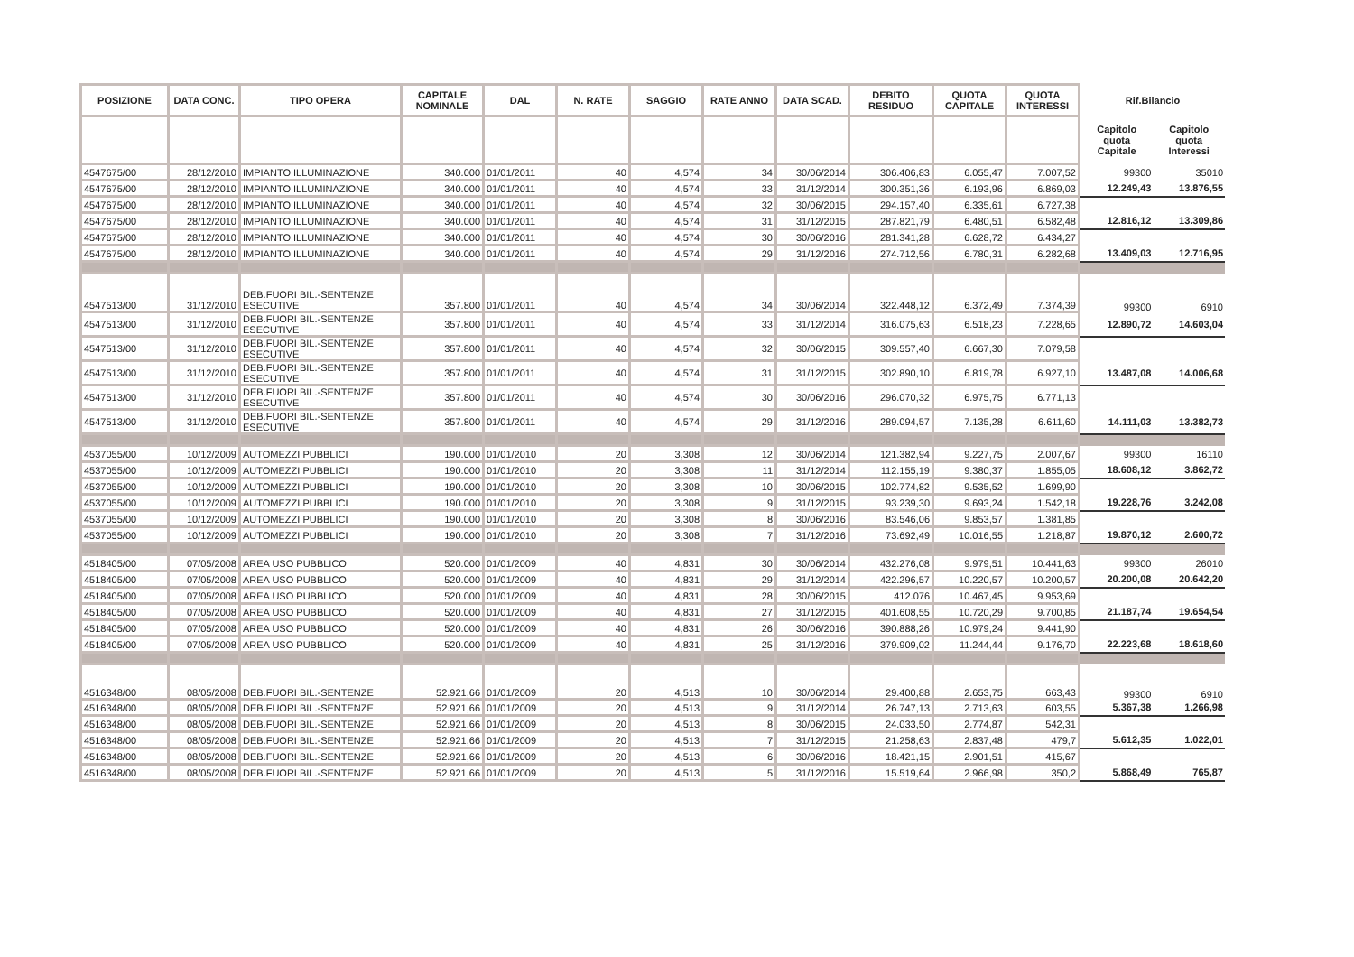| POSIZIONE | DATA CONC. | TIPO OPERA | CAPITALE NOMINALE | DAL | N. RATE | SAGGIO | RATE ANNO | DATA SCAD. | DEBITO RESIDUO | QUOTA CAPITALE | QUOTA INTERESSI | Rif.Bilancio | |
| --- | --- | --- | --- | --- | --- | --- | --- | --- | --- | --- | --- | --- | --- |
| | | | | | | | | | | | | Capitolo quota Capitale | Capitolo quota Interessi |
| 4547675/00 | 28/12/2010 | IMPIANTO ILLUMINAZIONE | 340.000 | 01/01/2011 | 40 | 4,574 | 34 | 30/06/2014 | 306.406,83 | 6.055,47 | 7.007,52 | 99300 | 35010 |
| 4547675/00 | 28/12/2010 | IMPIANTO ILLUMINAZIONE | 340.000 | 01/01/2011 | 40 | 4,574 | 33 | 31/12/2014 | 300.351,36 | 6.193,96 | 6.869,03 | 12.249,43 | 13.876,55 |
| 4547675/00 | 28/12/2010 | IMPIANTO ILLUMINAZIONE | 340.000 | 01/01/2011 | 40 | 4,574 | 32 | 30/06/2015 | 294.157,40 | 6.335,61 | 6.727,38 | | |
| 4547675/00 | 28/12/2010 | IMPIANTO ILLUMINAZIONE | 340.000 | 01/01/2011 | 40 | 4,574 | 31 | 31/12/2015 | 287.821,79 | 6.480,51 | 6.582,48 | 12.816,12 | 13.309,86 |
| 4547675/00 | 28/12/2010 | IMPIANTO ILLUMINAZIONE | 340.000 | 01/01/2011 | 40 | 4,574 | 30 | 30/06/2016 | 281.341,28 | 6.628,72 | 6.434,27 | | |
| 4547675/00 | 28/12/2010 | IMPIANTO ILLUMINAZIONE | 340.000 | 01/01/2011 | 40 | 4,574 | 29 | 31/12/2016 | 274.712,56 | 6.780,31 | 6.282,68 | 13.409,03 | 12.716,95 |
| 4547513/00 | 31/12/2010 | DEB.FUORI BIL.-SENTENZE ESECUTIVE | 357.800 | 01/01/2011 | 40 | 4,574 | 34 | 30/06/2014 | 322.448,12 | 6.372,49 | 7.374,39 | 99300 | 6910 |
| 4547513/00 | 31/12/2010 | DEB.FUORI BIL.-SENTENZE ESECUTIVE | 357.800 | 01/01/2011 | 40 | 4,574 | 33 | 31/12/2014 | 316.075,63 | 6.518,23 | 7.228,65 | 12.890,72 | 14.603,04 |
| 4547513/00 | 31/12/2010 | DEB.FUORI BIL.-SENTENZE ESECUTIVE | 357.800 | 01/01/2011 | 40 | 4,574 | 32 | 30/06/2015 | 309.557,40 | 6.667,30 | 7.079,58 | | |
| 4547513/00 | 31/12/2010 | DEB.FUORI BIL.-SENTENZE ESECUTIVE | 357.800 | 01/01/2011 | 40 | 4,574 | 31 | 31/12/2015 | 302.890,10 | 6.819,78 | 6.927,10 | 13.487,08 | 14.006,68 |
| 4547513/00 | 31/12/2010 | DEB.FUORI BIL.-SENTENZE ESECUTIVE | 357.800 | 01/01/2011 | 40 | 4,574 | 30 | 30/06/2016 | 296.070,32 | 6.975,75 | 6.771,13 | | |
| 4547513/00 | 31/12/2010 | DEB.FUORI BIL.-SENTENZE ESECUTIVE | 357.800 | 01/01/2011 | 40 | 4,574 | 29 | 31/12/2016 | 289.094,57 | 7.135,28 | 6.611,60 | 14.111,03 | 13.382,73 |
| 4537055/00 | 10/12/2009 | AUTOMEZZI PUBBLICI | 190.000 | 01/01/2010 | 20 | 3,308 | 12 | 30/06/2014 | 121.382,94 | 9.227,75 | 2.007,67 | 99300 | 16110 |
| 4537055/00 | 10/12/2009 | AUTOMEZZI PUBBLICI | 190.000 | 01/01/2010 | 20 | 3,308 | 11 | 31/12/2014 | 112.155,19 | 9.380,37 | 1.855,05 | 18.608,12 | 3.862,72 |
| 4537055/00 | 10/12/2009 | AUTOMEZZI PUBBLICI | 190.000 | 01/01/2010 | 20 | 3,308 | 10 | 30/06/2015 | 102.774,82 | 9.535,52 | 1.699,90 | | |
| 4537055/00 | 10/12/2009 | AUTOMEZZI PUBBLICI | 190.000 | 01/01/2010 | 20 | 3,308 | 9 | 31/12/2015 | 93.239,30 | 9.693,24 | 1.542,18 | 19.228,76 | 3.242,08 |
| 4537055/00 | 10/12/2009 | AUTOMEZZI PUBBLICI | 190.000 | 01/01/2010 | 20 | 3,308 | 8 | 30/06/2016 | 83.546,06 | 9.853,57 | 1.381,85 | | |
| 4537055/00 | 10/12/2009 | AUTOMEZZI PUBBLICI | 190.000 | 01/01/2010 | 20 | 3,308 | 7 | 31/12/2016 | 73.692,49 | 10.016,55 | 1.218,87 | 19.870,12 | 2.600,72 |
| 4518405/00 | 07/05/2008 | AREA USO PUBBLICO | 520.000 | 01/01/2009 | 40 | 4,831 | 30 | 30/06/2014 | 432.276,08 | 9.979,51 | 10.441,63 | 99300 | 26010 |
| 4518405/00 | 07/05/2008 | AREA USO PUBBLICO | 520.000 | 01/01/2009 | 40 | 4,831 | 29 | 31/12/2014 | 422.296,57 | 10.220,57 | 10.200,57 | 20.200,08 | 20.642,20 |
| 4518405/00 | 07/05/2008 | AREA USO PUBBLICO | 520.000 | 01/01/2009 | 40 | 4,831 | 28 | 30/06/2015 | 412.076 | 10.467,45 | 9.953,69 | | |
| 4518405/00 | 07/05/2008 | AREA USO PUBBLICO | 520.000 | 01/01/2009 | 40 | 4,831 | 27 | 31/12/2015 | 401.608,55 | 10.720,29 | 9.700,85 | 21.187,74 | 19.654,54 |
| 4518405/00 | 07/05/2008 | AREA USO PUBBLICO | 520.000 | 01/01/2009 | 40 | 4,831 | 26 | 30/06/2016 | 390.888,26 | 10.979,24 | 9.441,90 | | |
| 4518405/00 | 07/05/2008 | AREA USO PUBBLICO | 520.000 | 01/01/2009 | 40 | 4,831 | 25 | 31/12/2016 | 379.909,02 | 11.244,44 | 9.176,70 | 22.223,68 | 18.618,60 |
| 4516348/00 | 08/05/2008 | DEB.FUORI BIL.-SENTENZE | 52.921,66 | 01/01/2009 | 20 | 4,513 | 10 | 30/06/2014 | 29.400,88 | 2.653,75 | 663,43 | 99300 | 6910 |
| 4516348/00 | 08/05/2008 | DEB.FUORI BIL.-SENTENZE | 52.921,66 | 01/01/2009 | 20 | 4,513 | 9 | 31/12/2014 | 26.747,13 | 2.713,63 | 603,55 | 5.367,38 | 1.266,98 |
| 4516348/00 | 08/05/2008 | DEB.FUORI BIL.-SENTENZE | 52.921,66 | 01/01/2009 | 20 | 4,513 | 8 | 30/06/2015 | 24.033,50 | 2.774,87 | 542,31 | | |
| 4516348/00 | 08/05/2008 | DEB.FUORI BIL.-SENTENZE | 52.921,66 | 01/01/2009 | 20 | 4,513 | 7 | 31/12/2015 | 21.258,63 | 2.837,48 | 479,7 | 5.612,35 | 1.022,01 |
| 4516348/00 | 08/05/2008 | DEB.FUORI BIL.-SENTENZE | 52.921,66 | 01/01/2009 | 20 | 4,513 | 6 | 30/06/2016 | 18.421,15 | 2.901,51 | 415,67 | | |
| 4516348/00 | 08/05/2008 | DEB.FUORI BIL.-SENTENZE | 52.921,66 | 01/01/2009 | 20 | 4,513 | 5 | 31/12/2016 | 15.519,64 | 2.966,98 | 350,2 | 5.868,49 | 765,87 |